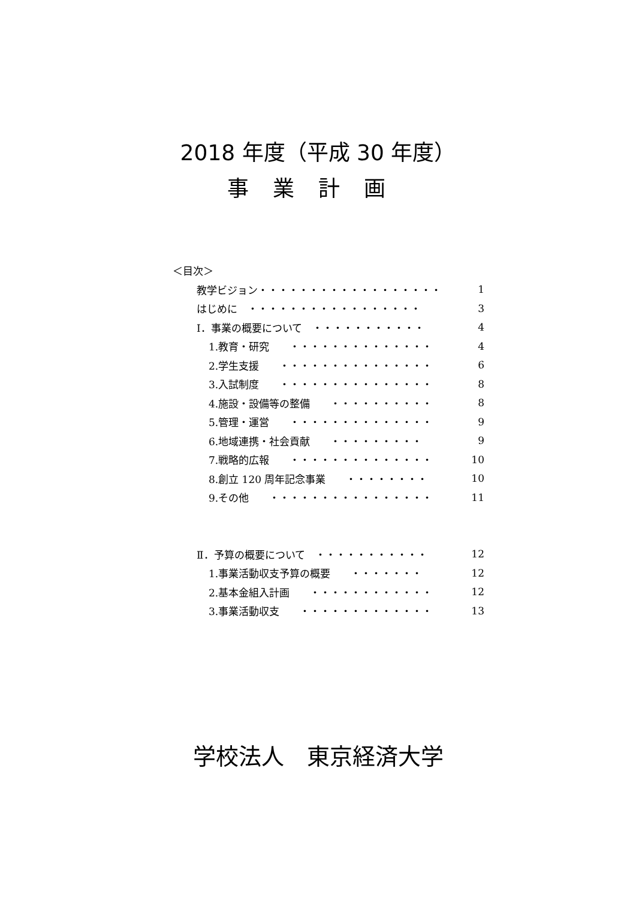2018 年度（平成 30 年度）
事業計画
＜目次＞
教学ビジョン・・・・・・・・・・・・・・・・・・ 1
はじめに　・・・・・・・・・・・・・・・・・ 3
Ⅰ．事業の概要について　・・・・・・・・・・・ 4
1.教育・研究　　・・・・・・・・・・・・・・ 4
2.学生支援　　・・・・・・・・・・・・・・・ 6
3.入試制度　　・・・・・・・・・・・・・・・ 8
4.施設・設備等の整備　　・・・・・・・・・・ 8
5.管理・運営　　・・・・・・・・・・・・・・ 9
6.地域連携・社会貢献　　・・・・・・・・・ 9
7.戦略的広報　　・・・・・・・・・・・・・・ 10
8.創立 120 周年記念事業　　・・・・・・・・ 10
9.その他　　・・・・・・・・・・・・・・・・ 11
Ⅱ．予算の概要について　・・・・・・・・・・・ 12
1.事業活動収支予算の概要　　・・・・・・・ 12
2.基本金組入計画　　・・・・・・・・・・・・ 12
3.事業活動収支　　・・・・・・・・・・・・・ 13
学校法人　東京経済大学